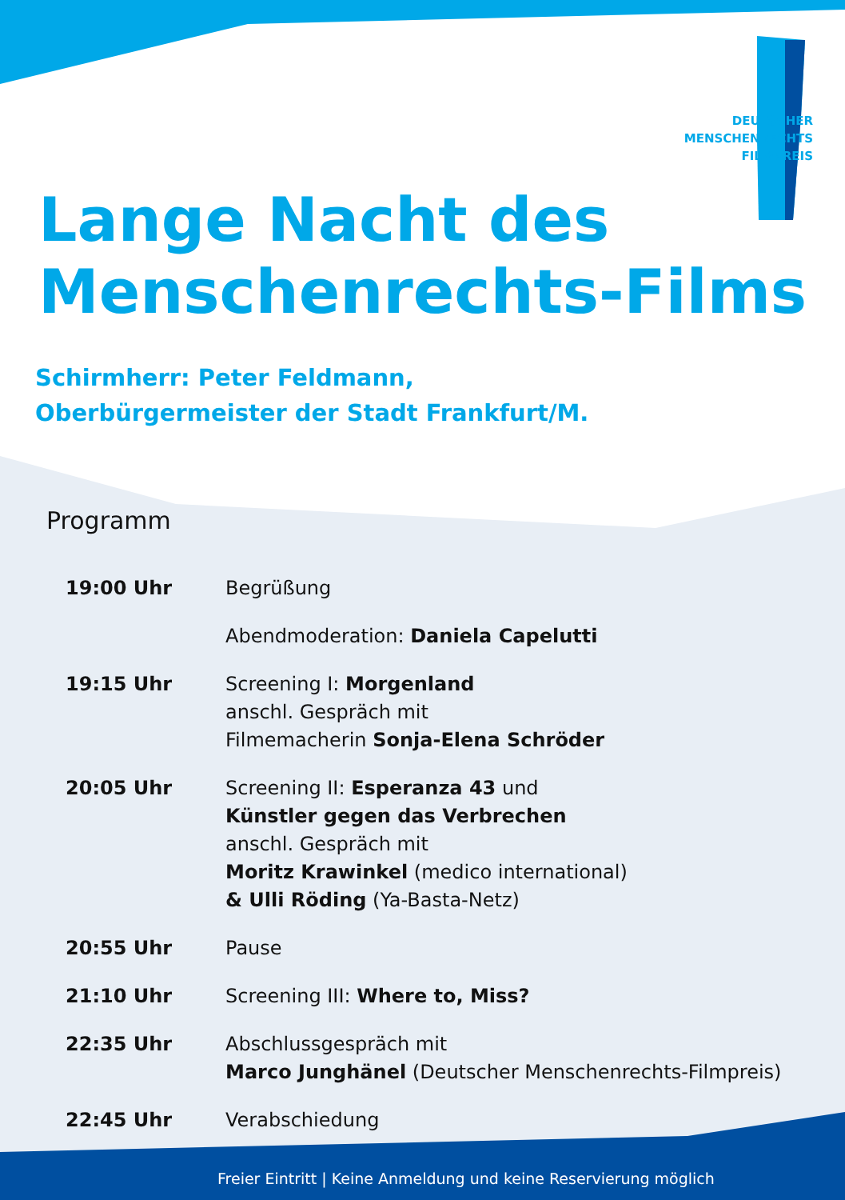DEUTSCHER
MENSCHENRECHTS
FILMPREIS
Lange Nacht des
Menschenrechts-Films
Schirmherr: Peter Feldmann,
Oberbürgermeister der Stadt Frankfurt/M.
Programm
| 19:00 Uhr | Begrüßung |
| | Abendmoderation: Daniela Capelutti |
| 19:15 Uhr | Screening I: Morgenland anschl. Gespräch mit Filmemacherin Sonja-Elena Schröder |
| 20:05 Uhr | Screening II: Esperanza 43 und Künstler gegen das Verbrechen anschl. Gespräch mit Moritz Krawinkel (medico international) & Ulli Röding (Ya-Basta-Netz) |
| 20:55 Uhr | Pause |
| 21:10 Uhr | Screening III: Where to, Miss? |
| 22:35 Uhr | Abschlussgespräch mit Marco Junghänel (Deutscher Menschenrechts-Filmpreis) |
| 22:45 Uhr | Verabschiedung |
Freier Eintritt | Keine Anmeldung und keine Reservierung möglich